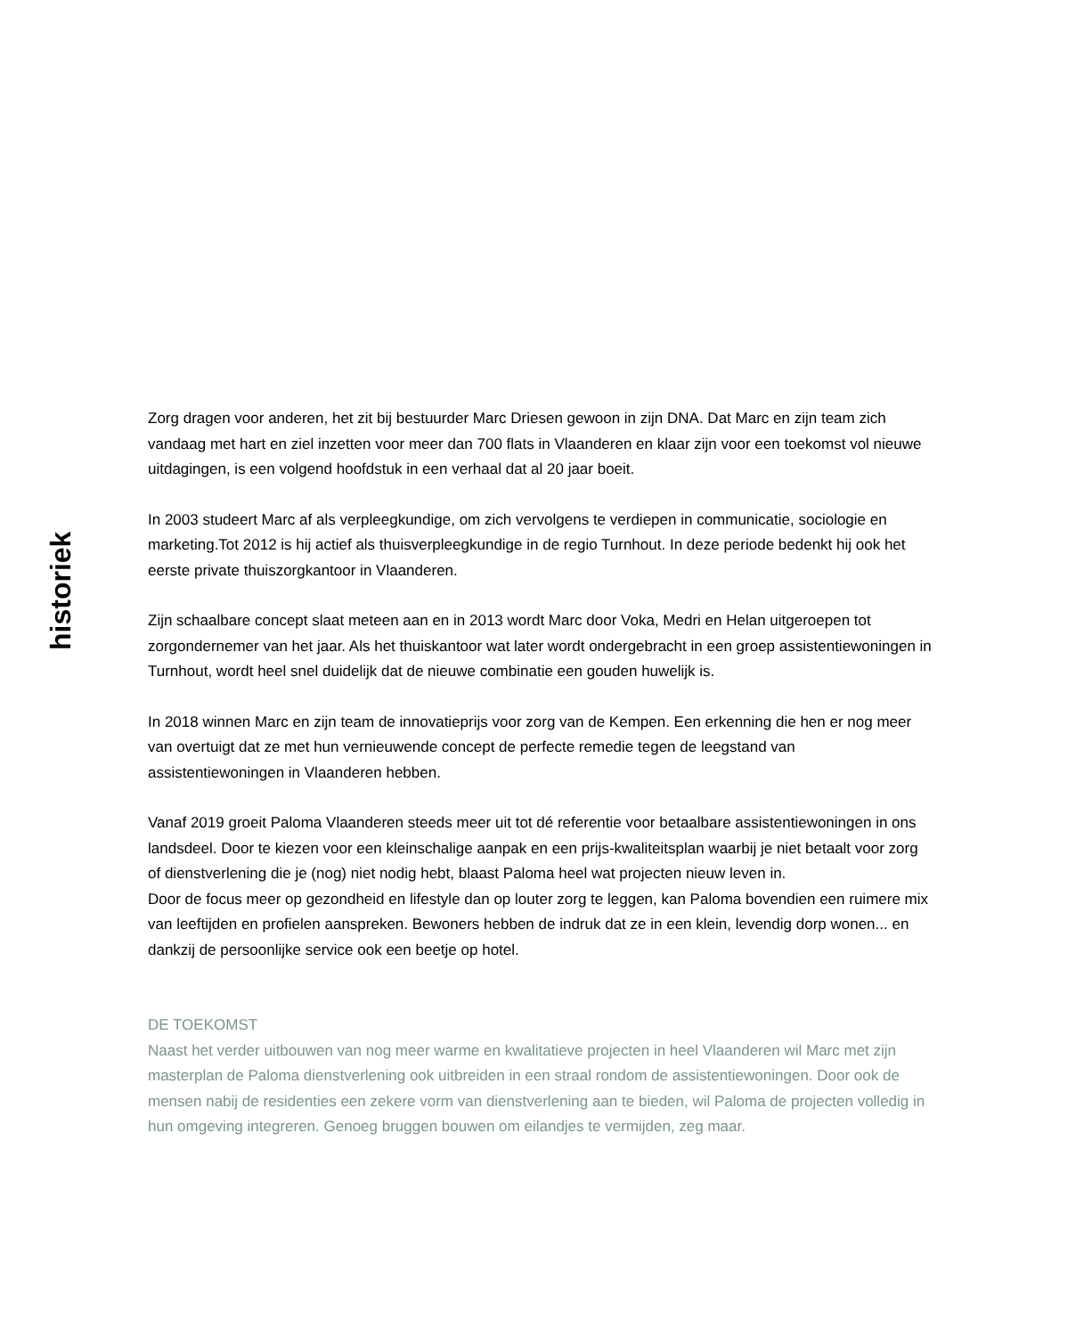historiek
Zorg dragen voor anderen, het zit bij bestuurder Marc Driesen gewoon in zijn DNA. Dat Marc en zijn team zich vandaag met hart en ziel inzetten voor meer dan 700 flats in Vlaanderen en klaar zijn voor een toekomst vol nieuwe uitdagingen, is een volgend hoofdstuk in een verhaal dat al 20 jaar boeit.
In 2003 studeert Marc af als verpleegkundige, om zich vervolgens te verdiepen in communicatie, sociologie en marketing.Tot 2012 is hij actief als thuisverpleegkundige in de regio Turnhout. In deze periode bedenkt hij ook het eerste private thuiszorgkantoor in Vlaanderen.
Zijn schaalbare concept slaat meteen aan en in 2013 wordt Marc door Voka, Medri en Helan uitgeroepen tot zorgondernemer van het jaar. Als het thuiskantoor wat later wordt ondergebracht in een groep assistentiewoningen in Turnhout, wordt heel snel duidelijk dat de nieuwe combinatie een gouden huwelijk is.
In 2018 winnen Marc en zijn team de innovatieprijs voor zorg van de Kempen. Een erkenning die hen er nog meer van overtuigt dat ze met hun vernieuwende concept de perfecte remedie tegen de leegstand van assistentiewoningen in Vlaanderen hebben.
Vanaf 2019 groeit Paloma Vlaanderen steeds meer uit tot dé referentie voor betaalbare assistentiewoningen in ons landsdeel. Door te kiezen voor een kleinschalige aanpak en een prijs-kwaliteitsplan waarbij je niet betaalt voor zorg of dienstverlening die je (nog) niet nodig hebt, blaast Paloma heel wat projecten nieuw leven in.
Door de focus meer op gezondheid en lifestyle dan op louter zorg te leggen, kan Paloma bovendien een ruimere mix van leeftijden en profielen aanspreken. Bewoners hebben de indruk dat ze in een klein, levendig dorp wonen... en dankzij de persoonlijke service ook een beetje op hotel.
DE TOEKOMST
Naast het verder uitbouwen van nog meer warme en kwalitatieve projecten in heel Vlaanderen wil Marc met zijn masterplan de Paloma dienstverlening ook uitbreiden in een straal rondom de assistentiewoningen. Door ook de mensen nabij de residenties een zekere vorm van dienstverlening aan te bieden, wil Paloma de projecten volledig in hun omgeving integreren. Genoeg bruggen bouwen om eilandjes te vermijden, zeg maar.